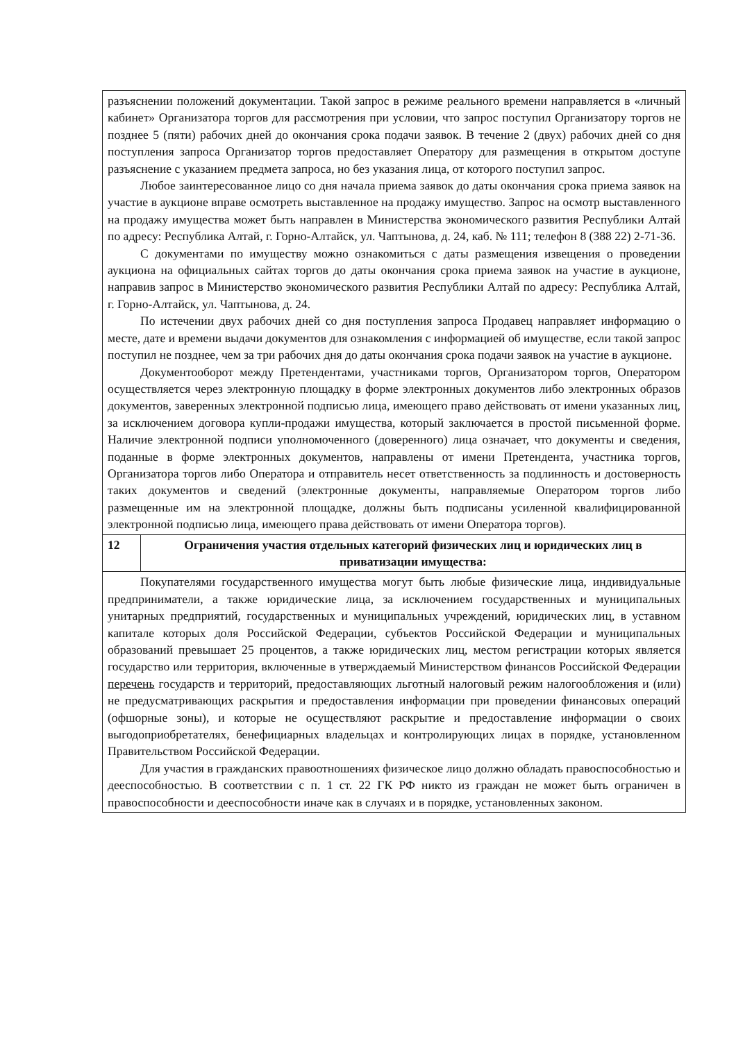| разъяснении положений документации. Такой запрос в режиме реального времени направляется в «личный кабинет» Организатора торгов для рассмотрения при условии, что запрос поступил Организатору торгов не позднее 5 (пяти) рабочих дней до окончания срока подачи заявок. В течение 2 (двух) рабочих дней со дня поступления запроса Организатор торгов предоставляет Оператору для размещения в открытом доступе разъяснение с указанием предмета запроса, но без указания лица, от которого поступил запрос. Любое заинтересованное лицо со дня начала приема заявок до даты окончания срока приема заявок на участие в аукционе вправе осмотреть выставленное на продажу имущество. Запрос на осмотр выставленного на продажу имущества может быть направлен в Министерства экономического развития Республики Алтай по адресу: Республика Алтай, г. Горно-Алтайск, ул. Чаптынова, д. 24, каб. № 111; телефон 8 (388 22) 2-71-36. С документами по имуществу можно ознакомиться с даты размещения извещения о проведении аукциона на официальных сайтах торгов до даты окончания срока приема заявок на участие в аукционе, направив запрос в Министерство экономического развития Республики Алтай по адресу: Республика Алтай, г. Горно-Алтайск, ул. Чаптынова, д. 24. По истечении двух рабочих дней со дня поступления запроса Продавец направляет информацию о месте, дате и времени выдачи документов для ознакомления с информацией об имуществе, если такой запрос поступил не позднее, чем за три рабочих дня до даты окончания срока подачи заявок на участие в аукционе. Документооборот между Претендентами, участниками торгов, Организатором торгов, Оператором осуществляется через электронную площадку в форме электронных документов либо электронных образов документов, заверенных электронной подписью лица, имеющего право действовать от имени указанных лиц, за исключением договора купли-продажи имущества, который заключается в простой письменной форме. Наличие электронной подписи уполномоченного (доверенного) лица означает, что документы и сведения, поданные в форме электронных документов, направлены от имени Претендента, участника торгов, Организатора торгов либо Оператора и отправитель несет ответственность за подлинность и достоверность таких документов и сведений (электронные документы, направляемые Оператором торгов либо размещенные им на электронной площадке, должны быть подписаны усиленной квалифицированной электронной подписью лица, имеющего права действовать от имени Оператора торгов). | |
| 12 | Ограничения участия отдельных категорий физических лиц и юридических лиц в приватизации имущества: |
| Покупателями государственного имущества могут быть любые физические лица, индивидуальные предприниматели, а также юридические лица, за исключением государственных и муниципальных унитарных предприятий, государственных и муниципальных учреждений, юридических лиц, в уставном капитале которых доля Российской Федерации, субъектов Российской Федерации и муниципальных образований превышает 25 процентов, а также юридических лиц, местом регистрации которых является государство или территория, включенные в утверждаемый Министерством финансов Российской Федерации перечень государств и территорий, предоставляющих льготный налоговый режим налогообложения и (или) не предусматривающих раскрытия и предоставления информации при проведении финансовых операций (офшорные зоны), и которые не осуществляют раскрытие и предоставление информации о своих выгодоприобретателях, бенефициарных владельцах и контролирующих лицах в порядке, установленном Правительством Российской Федерации. Для участия в гражданских правоотношениях физическое лицо должно обладать правоспособностью и дееспособностью. В соответствии с п. 1 ст. 22 ГК РФ никто из граждан не может быть ограничен в правоспособности и дееспособности иначе как в случаях и в порядке, установленных законом. | |